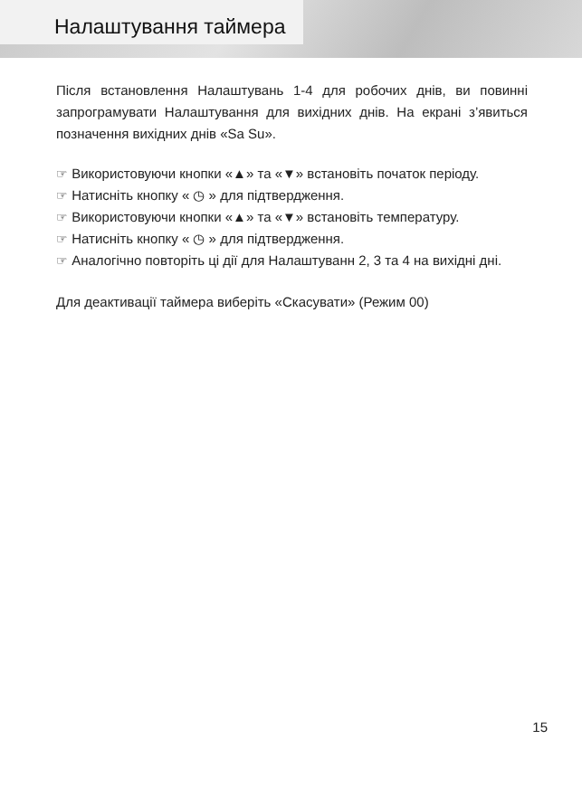Налаштування таймера
Після встановлення Налаштувань 1-4 для робочих днів, ви повинні запрограмувати Налаштування для вихідних днів. На екрані з’явиться позначення вихідних днів «Sa Su».
☞ Використовуючи кнопки «▲» та «▼» встановіть початок періоду.
☞ Натисніть кнопку « ◷ » для підтвердження.
☞ Використовуючи кнопки «▲» та «▼» встановіть температуру.
☞ Натисніть кнопку « ◷ » для підтвердження.
☞ Аналогічно повторіть ці дії для Налаштуванн 2, 3 та 4 на вихідні дні.
Для деактивації таймера виберіть «Скасувати» (Режим 00)
15